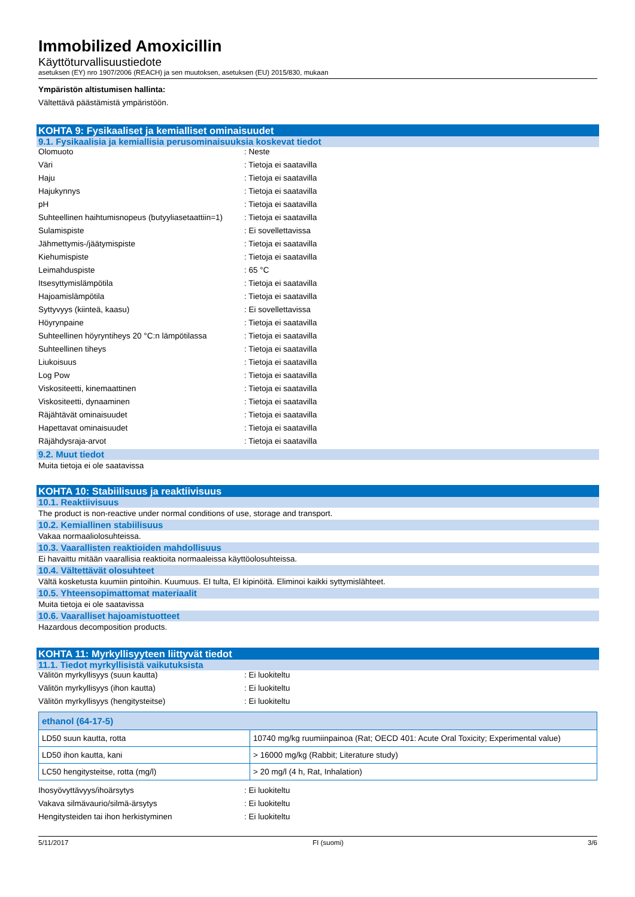Immobilized Amoxicillin
Käyttöturvallisuustiedote
asetuksen (EY) nro 1907/2006 (REACH) ja sen muutoksen, asetuksen (EU) 2015/830, mukaan
Ympäristön altistumisen hallinta:
Vältettävä päästämistä ympäristöön.
KOHTA 9: Fysikaaliset ja kemialliset ominaisuudet
9.1. Fysikaalisia ja kemiallisia perusominaisuuksia koskevat tiedot
Olomuoto : Neste
Väri : Tietoja ei saatavilla
Haju : Tietoja ei saatavilla
Hajukynnys : Tietoja ei saatavilla
pH : Tietoja ei saatavilla
Suhteellinen haihtumisnopeus (butyyliasetaattiin=1)
: Tietoja ei saatavilla
Sulamispiste : Ei sovellettavissa
Jähmettymis-/jäätymispiste : Tietoja ei saatavilla
Kiehumispiste : Tietoja ei saatavilla
Leimahduspiste : 65 °C
Itsesyttymislämpötila : Tietoja ei saatavilla
Hajoamislämpötila : Tietoja ei saatavilla
Syttyvyys (kiinteä, kaasu) : Ei sovellettavissa
Höyrynpaine : Tietoja ei saatavilla
Suhteellinen höyryntiheys 20 °C:n lämpötilassa
: Tietoja ei saatavilla
Suhteellinen tiheys : Tietoja ei saatavilla
Liukoisuus : Tietoja ei saatavilla
Log Pow : Tietoja ei saatavilla
Viskositeetti, kinemaattinen : Tietoja ei saatavilla
Viskositeetti, dynaaminen : Tietoja ei saatavilla
Räjähtävät ominaisuudet : Tietoja ei saatavilla
Hapettavat ominaisuudet : Tietoja ei saatavilla
Räjähdysraja-arvot : Tietoja ei saatavilla
9.2. Muut tiedot
Muita tietoja ei ole saatavissa
KOHTA 10: Stabiilisuus ja reaktiivisuus
10.1. Reaktiivisuus
The product is non-reactive under normal conditions of use, storage and transport.
10.2. Kemiallinen stabiilisuus
Vakaa normaaliolosuhteissa.
10.3. Vaarallisten reaktioiden mahdollisuus
Ei havaittu mitään vaarallisia reaktioita normaaleissa käyttöolosuhteissa.
10.4. Vältettävät olosuhteet
Vältä kosketusta kuumiin pintoihin. Kuumuus. EI tulta, EI kipinöitä. Eliminoi kaikki syttymislähteet.
10.5. Yhteensopimattomat materiaalit
Muita tietoja ei ole saatavissa
10.6. Vaaralliset hajoamistuotteet
Hazardous decomposition products.
KOHTA 11: Myrkyllisyyteen liittyvät tiedot
11.1. Tiedot myrkyllisistä vaikutuksista
Välitön myrkyllisyys (suun kautta) : Ei luokiteltu
Välitön myrkyllisyys (ihon kautta) : Ei luokiteltu
Välitön myrkyllisyys (hengitysteitse) : Ei luokiteltu
| ethanol (64-17-5) | |
| --- | --- |
| LD50 suun kautta, rotta | 10740 mg/kg ruumiinpainoa (Rat; OECD 401: Acute Oral Toxicity; Experimental value) |
| LD50 ihon kautta, kani | > 16000 mg/kg (Rabbit; Literature study) |
| LC50 hengitysteitse, rotta (mg/l) | > 20 mg/l (4 h, Rat, Inhalation) |
Ihosyövyttävyys/ihoärsytys : Ei luokiteltu
Vakava silmävaurio/silmä-ärsytys : Ei luokiteltu
Hengitysteiden tai ihon herkistyminen : Ei luokiteltu
5/11/2017 FI (suomi) 3/6